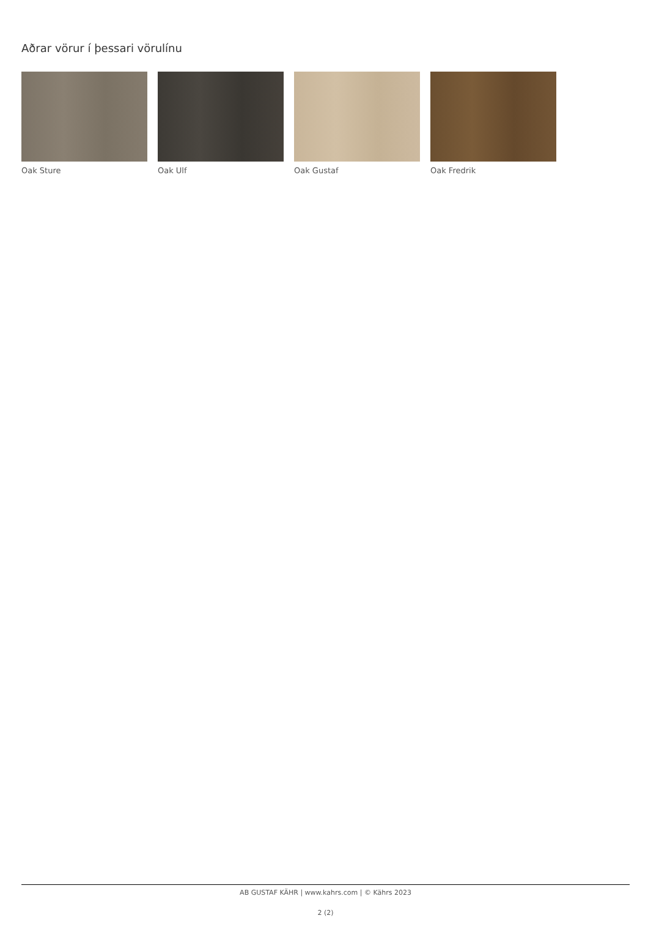Aðrar vörur í þessari vörulínu
Oak Sture Oak Ulf Oak Gustaf Oak Fredrik
AB GUSTAF KÄHR | www.kahrs.com | © Kährs 2023
2 (2)